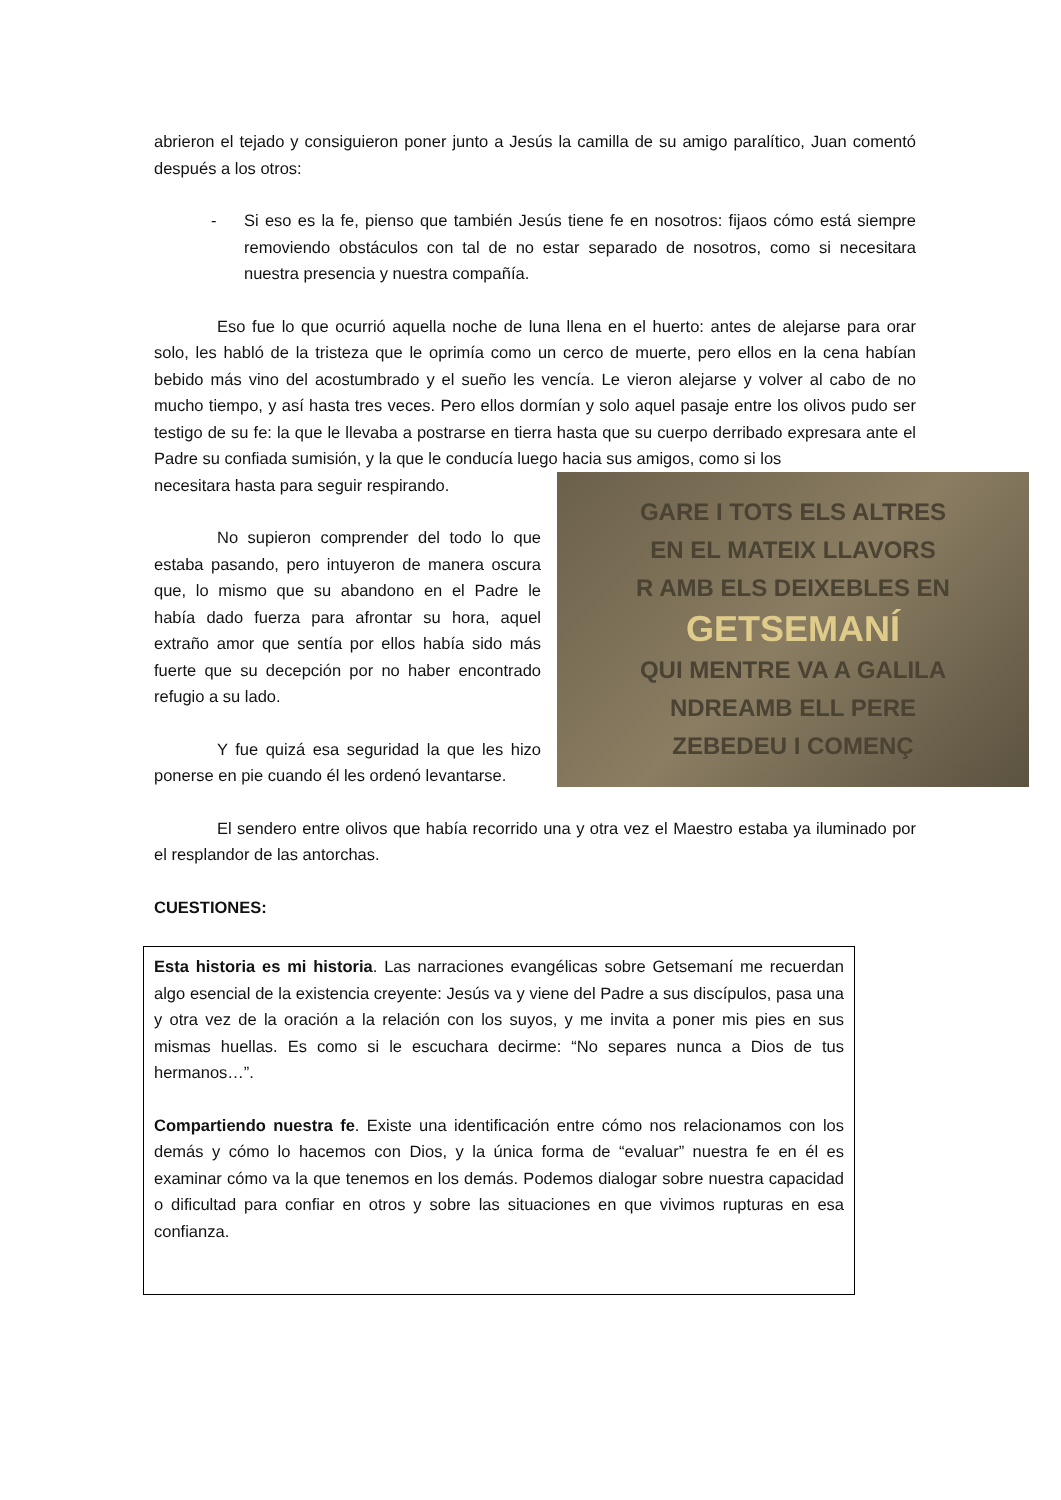abrieron el tejado y consiguieron poner junto a Jesús la camilla de su amigo paralítico, Juan comentó después a los otros:
- Si eso es la fe, pienso que también Jesús tiene fe en nosotros: fijaos cómo está siempre removiendo obstáculos con tal de no estar separado de nosotros, como si necesitara nuestra presencia y nuestra compañía.
Eso fue lo que ocurrió aquella noche de luna llena en el huerto: antes de alejarse para orar solo, les habló de la tristeza que le oprimía como un cerco de muerte, pero ellos en la cena habían bebido más vino del acostumbrado y el sueño les vencía. Le vieron alejarse y volver al cabo de no mucho tiempo, y así hasta tres veces. Pero ellos dormían y solo aquel pasaje entre los olivos pudo ser testigo de su fe: la que le llevaba a postrarse en tierra hasta que su cuerpo derribado expresara ante el Padre su confiada sumisión, y la que le conducía luego hacia sus amigos, como si los
GARE I TOTS ELS ALTRES
EN EL MATEIX LLAVORS
R AMB ELS DEIXEBLES EN
GETSEMANÍ
QUI MENTRE VA A GALILA
NDREAMB ELL PERE
ZEBEDEU I COMENÇ
necesitara hasta para seguir respirando.
No supieron comprender del todo lo que estaba pasando, pero intuyeron de manera oscura que, lo mismo que su abandono en el Padre le había dado fuerza para afrontar su hora, aquel extraño amor que sentía por ellos había sido más fuerte que su decepción por no haber encontrado refugio a su lado.
Y fue quizá esa seguridad la que les hizo ponerse en pie cuando él les ordenó levantarse.
El sendero entre olivos que había recorrido una y otra vez el Maestro estaba ya iluminado por el resplandor de las antorchas.
CUESTIONES:
Esta historia es mi historia. Las narraciones evangélicas sobre Getsemaní me recuerdan algo esencial de la existencia creyente: Jesús va y viene del Padre a sus discípulos, pasa una y otra vez de la oración a la relación con los suyos, y me invita a poner mis pies en sus mismas huellas. Es como si le escuchara decirme: “No separes nunca a Dios de tus hermanos…”.
Compartiendo nuestra fe. Existe una identificación entre cómo nos relacionamos con los demás y cómo lo hacemos con Dios, y la única forma de “evaluar” nuestra fe en él es examinar cómo va la que tenemos en los demás. Podemos dialogar sobre nuestra capacidad o dificultad para confiar en otros y sobre las situaciones en que vivimos rupturas en esa confianza.